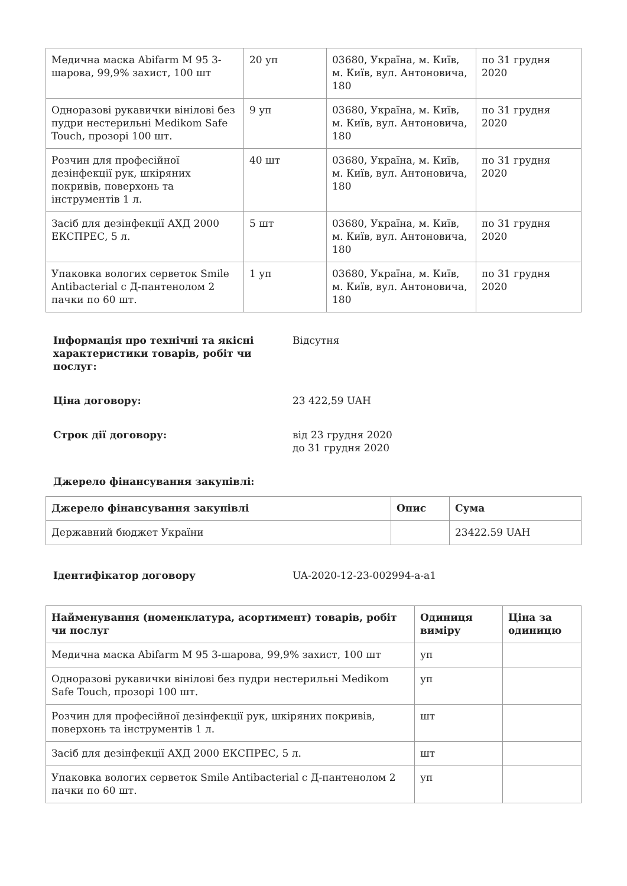| Медична маска Abifarm M 95 3-шарова, 99,9% захист, 100 шт | 20 уп | 03680, Україна, м. Київ, м. Київ, вул. Антоновича, 180 | по 31 грудня 2020 |
| Одноразові рукавички вінілові без пудри нестерильні Medikom Safe Touch, прозорі 100 шт. | 9 уп | 03680, Україна, м. Київ, м. Київ, вул. Антоновича, 180 | по 31 грудня 2020 |
| Розчин для професійної дезінфекції рук, шкіряних покривів, поверхонь та інструментів 1 л. | 40 шт | 03680, Україна, м. Київ, м. Київ, вул. Антоновича, 180 | по 31 грудня 2020 |
| Засіб для дезінфекції АХД 2000 ЕКСПРЕС, 5 л. | 5 шт | 03680, Україна, м. Київ, м. Київ, вул. Антоновича, 180 | по 31 грудня 2020 |
| Упаковка вологих серветок Smile Antibacterial с Д-пантенолом 2 пачки по 60 шт. | 1 уп | 03680, Україна, м. Київ, м. Київ, вул. Антоновича, 180 | по 31 грудня 2020 |
Інформація про технічні та якісні характеристики товарів, робіт чи послуг:
Відсутня
Ціна договору: 23 422,59 UAH
Строк дії договору: від 23 грудня 2020
до 31 грудня 2020
Джерело фінансування закупівлі:
| Джерело фінансування закупівлі | Опис | Сума |
| --- | --- | --- |
| Державний бюджет України | | 23422.59 UAH |
Ідентифікатор договору UA-2020-12-23-002994-a-a1
| Найменування (номенклатура, асортимент) товарів, робіт чи послуг | Одиниця виміру | Ціна за одиницю |
| --- | --- | --- |
| Медична маска Abifarm M 95 3-шарова, 99,9% захист, 100 шт | уп | |
| Одноразові рукавички вінілові без пудри нестерильні Medikom Safe Touch, прозорі 100 шт. | уп | |
| Розчин для професійної дезінфекції рук, шкіряних покривів, поверхонь та інструментів 1 л. | шт | |
| Засіб для дезінфекції АХД 2000 ЕКСПРЕС, 5 л. | шт | |
| Упаковка вологих серветок Smile Antibacterial с Д-пантенолом 2 пачки по 60 шт. | уп | |